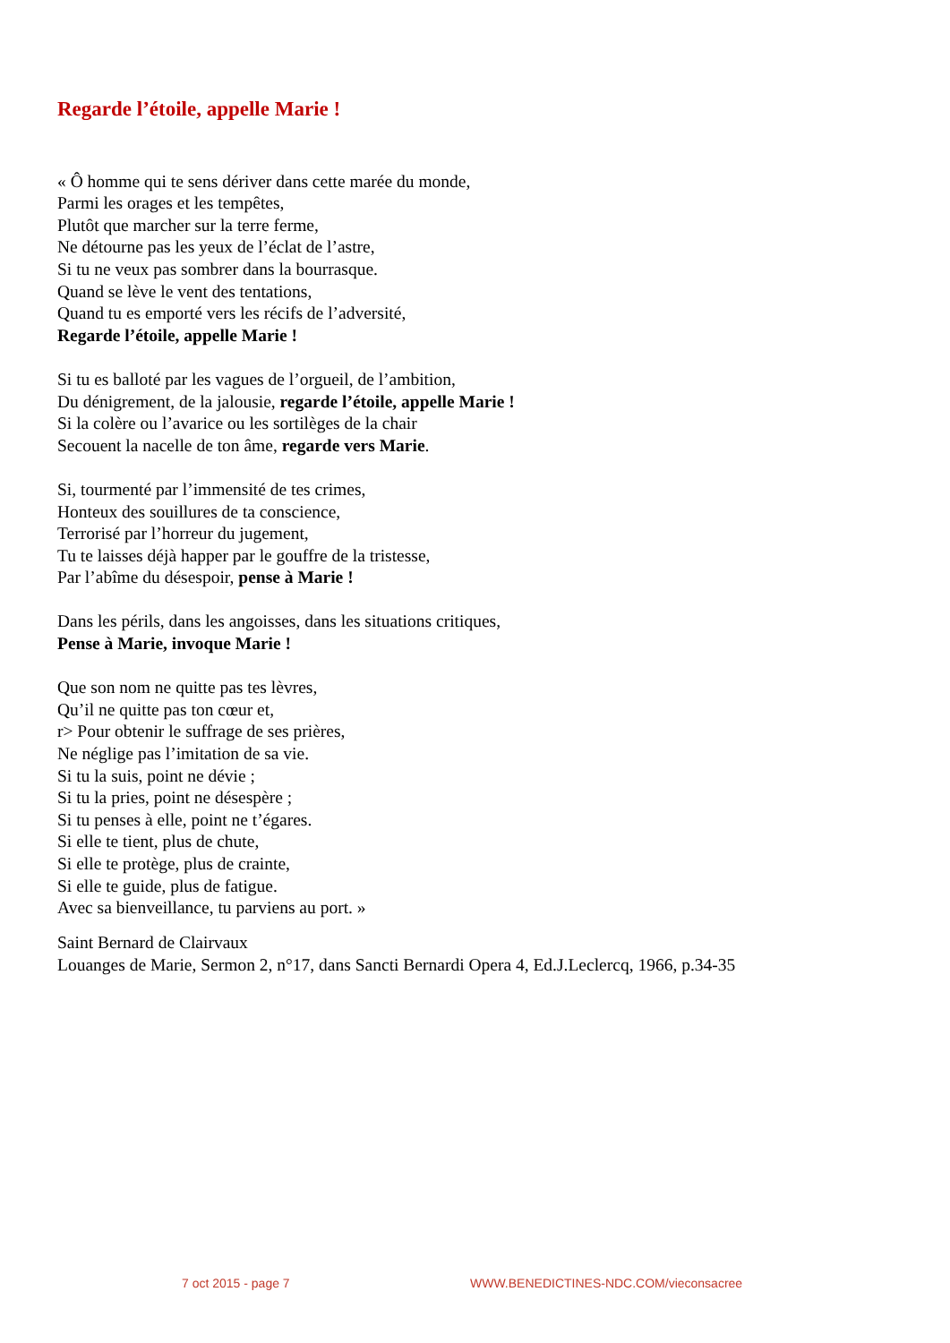Regarde l’étoile, appelle Marie !
« Ô homme qui te sens dériver dans cette marée du monde,
Parmi les orages et les tempêtes,
Plutôt que marcher sur la terre ferme,
Ne détourne pas les yeux de l’éclat de l’astre,
Si tu ne veux pas sombrer dans la bourrasque.
Quand se lève le vent des tentations,
Quand tu es emporté vers les récifs de l’adversité,
Regarde l’étoile, appelle Marie !
Si tu es balloté par les vagues de l’orgueil, de l’ambition,
Du dénigrement, de la jalousie, regarde l’étoile, appelle Marie !
Si la colère ou l’avarice ou les sortilèges de la chair
Secouent la nacelle de ton âme, regarde vers Marie.
Si, tourmenté par l’immensité de tes crimes,
Honteux des souillures de ta conscience,
Terrorisé par l’horreur du jugement,
Tu te laisses déjà happer par le gouffre de la tristesse,
Par l’abîme du désespoir, pense à Marie !
Dans les périls, dans les angoisses, dans les situations critiques,
Pense à Marie, invoque Marie !
Que son nom ne quitte pas tes lèvres,
Qu’il ne quitte pas ton cœur et,
r> Pour obtenir le suffrage de ses prières,
Ne néglige pas l’imitation de sa vie.
Si tu la suis, point ne dévie ;
Si tu la pries, point ne désespère ;
Si tu penses à elle, point ne t’égares.
Si elle te tient, plus de chute,
Si elle te protège, plus de crainte,
Si elle te guide, plus de fatigue.
Avec sa bienveillance, tu parviens au port. »
Saint Bernard de Clairvaux
Louanges de Marie, Sermon 2, n°17, dans Sancti Bernardi Opera 4, Ed.J.Leclercq, 1966, p.34-35
7 oct 2015 - page 7 WWW.BENEDICTINES-NDC.COM/vieconsacree